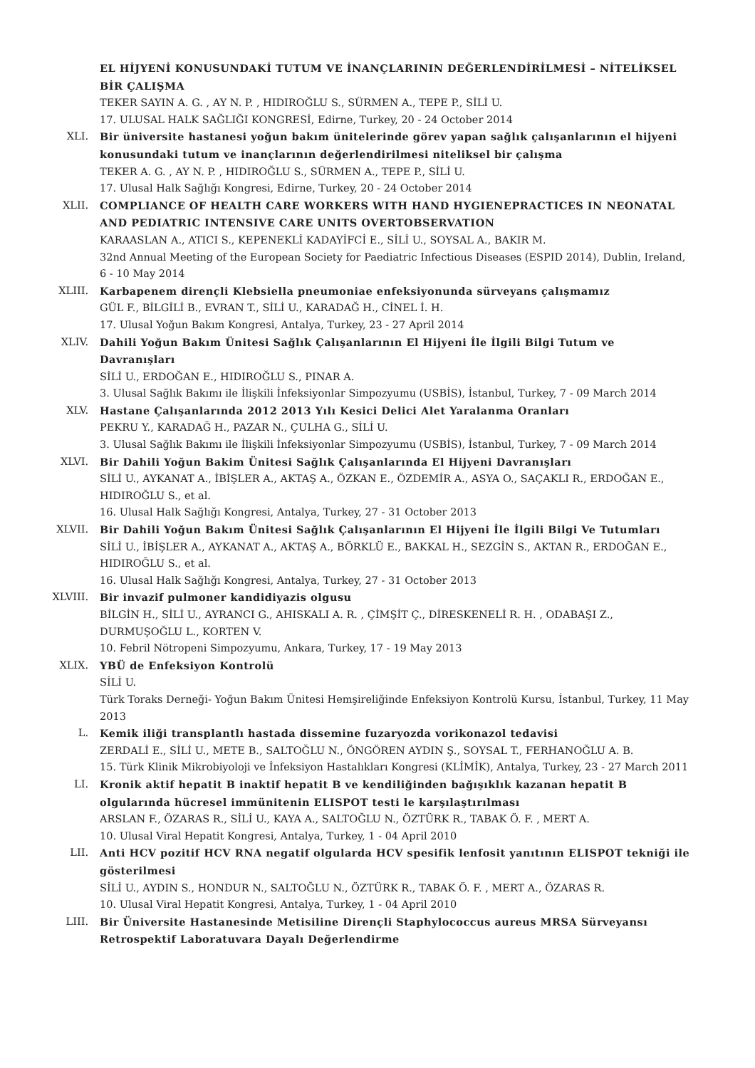EL HİJYENİ KONUSUNDAKİ TUTUM VE İNANÇLARININ DEĞERLENDİRİLMESİ – NİTELİKSEL BİR ÇALIŞMA
TEKER SAYIN A. G. , AY N. P. , HIDIROĞLU S., SÜRMEN A., TEPE P., SİLİ U.
17. ULUSAL HALK SAĞLIĞI KONGRESİ, Edirne, Turkey, 20 - 24 October 2014
XLI. Bir üniversite hastanesi yoğun bakım ünitelerinde görev yapan sağlık çalışanlarının el hijyeni konusundaki tutum ve inançlarının değerlendirilmesi niteliksel bir çalışma
TEKER A. G. , AY N. P. , HIDIROĞLU S., SÜRMEN A., TEPE P., SİLİ U.
17. Ulusal Halk Sağlığı Kongresi, Edirne, Turkey, 20 - 24 October 2014
XLII. COMPLIANCE OF HEALTH CARE WORKERS WITH HAND HYGIENEPRACTICES IN NEONATAL AND PEDIATRIC INTENSIVE CARE UNITS OVERTOBSERVATION
KARAASLAN A., ATICI S., KEPENEKLİ KADAYİFCİ E., SİLİ U., SOYSAL A., BAKIR M.
32nd Annual Meeting of the European Society for Paediatric Infectious Diseases (ESPID 2014), Dublin, Ireland, 6 - 10 May 2014
XLIII. Karbapenem dirençli Klebsiella pneumoniae enfeksiyonunda sürveyans çalışmamız
GÜL F., BİLGİLİ B., EVRAN T., SİLİ U., KARADAĞ H., CİNEL İ. H.
17. Ulusal Yoğun Bakım Kongresi, Antalya, Turkey, 23 - 27 April 2014
XLIV. Dahili Yoğun Bakım Ünitesi Sağlık Çalışanlarının El Hijyeni İle İlgili Bilgi Tutum ve Davranışları
SİLİ U., ERDOĞAN E., HIDIROĞLU S., PINAR A.
3. Ulusal Sağlık Bakımı ile İlişkili İnfeksiyonlar Simpozyumu (USBİS), İstanbul, Turkey, 7 - 09 March 2014
XLV. Hastane Çalışanlarında 2012 2013 Yılı Kesici Delici Alet Yaralanma Oranları
PEKRU Y., KARADAĞ H., PAZAR N., ÇULHA G., SİLİ U.
3. Ulusal Sağlık Bakımı ile İlişkili İnfeksiyonlar Simpozyumu (USBİS), İstanbul, Turkey, 7 - 09 March 2014
XLVI. Bir Dahili Yoğun Bakim Ünitesi Sağlık Çalışanlarında El Hijyeni Davranışları
SİLİ U., AYKANAT A., İBİŞLER A., AKTAŞ A., ÖZKAN E., ÖZDEMİR A., ASYA O., SAÇAKLI R., ERDOĞAN E., HIDIROĞLU S., et al.
16. Ulusal Halk Sağlığı Kongresi, Antalya, Turkey, 27 - 31 October 2013
XLVII. Bir Dahili Yoğun Bakım Ünitesi Sağlık Çalışanlarının El Hijyeni İle İlgili Bilgi Ve Tutumları
SİLİ U., İBİŞLER A., AYKANAT A., AKTAŞ A., BÖRKLÜ E., BAKKAL H., SEZGİN S., AKTAN R., ERDOĞAN E., HIDIROĞLU S., et al.
16. Ulusal Halk Sağlığı Kongresi, Antalya, Turkey, 27 - 31 October 2013
XLVIII. Bir invazif pulmoner kandidiyazis olgusu
BİLGİN H., SİLİ U., AYRANCI G., AHISKALI A. R. , ÇİMŞİT Ç., DİRESKENELİ R. H. , ODABAŞI Z., DURMUŞOĞLU L., KORTEN V.
10. Febril Nötropeni Simpozyumu, Ankara, Turkey, 17 - 19 May 2013
XLIX. YBÜ de Enfeksiyon Kontrolü
SİLİ U.
Türk Toraks Derneği- Yoğun Bakım Ünitesi Hemşireliğinde Enfeksiyon Kontrolü Kursu, İstanbul, Turkey, 11 May 2013
L. Kemik iliği transplantlı hastada dissemine fuzaryozda vorikonazol tedavisi
ZERDALİ E., SİLİ U., METE B., SALTOĞLU N., ÖNGÖREN AYDIN Ş., SOYSAL T., FERHANOĞLU A. B.
15. Türk Klinik Mikrobiyoloji ve İnfeksiyon Hastalıkları Kongresi (KLİMİK), Antalya, Turkey, 23 - 27 March 2011
LI. Kronik aktif hepatit B inaktif hepatit B ve kendiliğinden bağışıklık kazanan hepatit B olgularında hücresel immünitenin ELISPOT testi le karşılaştırılması
ARSLAN F., ÖZARAS R., SİLİ U., KAYA A., SALTOĞLU N., ÖZTÜRK R., TABAK Ö. F. , MERT A.
10. Ulusal Viral Hepatit Kongresi, Antalya, Turkey, 1 - 04 April 2010
LII. Anti HCV pozitif HCV RNA negatif olgularda HCV spesifik lenfosit yanıtının ELISPOT tekniği ile gösterilmesi
SİLİ U., AYDIN S., HONDUR N., SALTOĞLU N., ÖZTÜRK R., TABAK Ö. F. , MERT A., ÖZARAS R.
10. Ulusal Viral Hepatit Kongresi, Antalya, Turkey, 1 - 04 April 2010
LIII. Bir Üniversite Hastanesinde Metisiline Dirençli Staphylococcus aureus MRSA Sürveyansı Retrospektif Laboratuvara Dayalı Değerlendirme